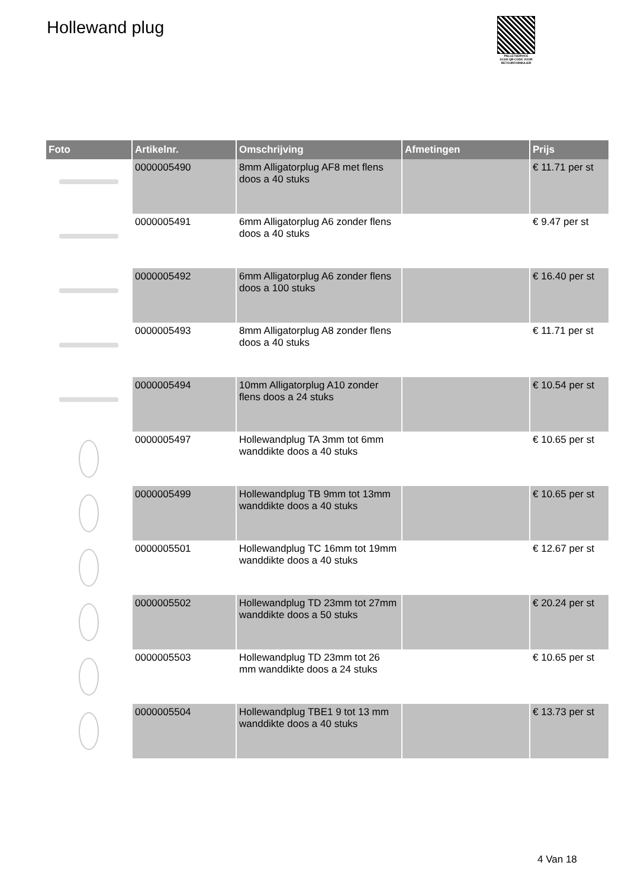Hollewand plug
PALLETSERVICE
SCAN QR-CODE VOOR RETOURFORMULIER
| Foto | Artikelnr. | Omschrijving | Afmetingen | Prijs |
| --- | --- | --- | --- | --- |
| | 0000005490 | 8mm Alligatorplug AF8 met flens doos a 40 stuks | | € 11.71 per st |
| | 0000005491 | 6mm Alligatorplug A6 zonder flens doos a 40 stuks | | € 9.47 per st |
| | 0000005492 | 6mm Alligatorplug A6 zonder flens doos a 100 stuks | | € 16.40 per st |
| | 0000005493 | 8mm Alligatorplug A8 zonder flens doos a 40 stuks | | € 11.71 per st |
| | 0000005494 | 10mm Alligatorplug A10 zonder flens doos a 24 stuks | | € 10.54 per st |
| | 0000005497 | Hollewandplug TA 3mm tot 6mm wanddikte doos a 40 stuks | | € 10.65 per st |
| | 0000005499 | Hollewandplug TB 9mm tot 13mm wanddikte doos a 40 stuks | | € 10.65 per st |
| | 0000005501 | Hollewandplug TC 16mm tot 19mm wanddikte doos a 40 stuks | | € 12.67 per st |
| | 0000005502 | Hollewandplug TD 23mm tot 27mm wanddikte doos a 50 stuks | | € 20.24 per st |
| | 0000005503 | Hollewandplug TD 23mm tot 26 mm wanddikte doos a 24 stuks | | € 10.65 per st |
| | 0000005504 | Hollewandplug TBE1 9 tot 13 mm wanddikte doos a 40 stuks | | € 13.73 per st |
4 Van 18